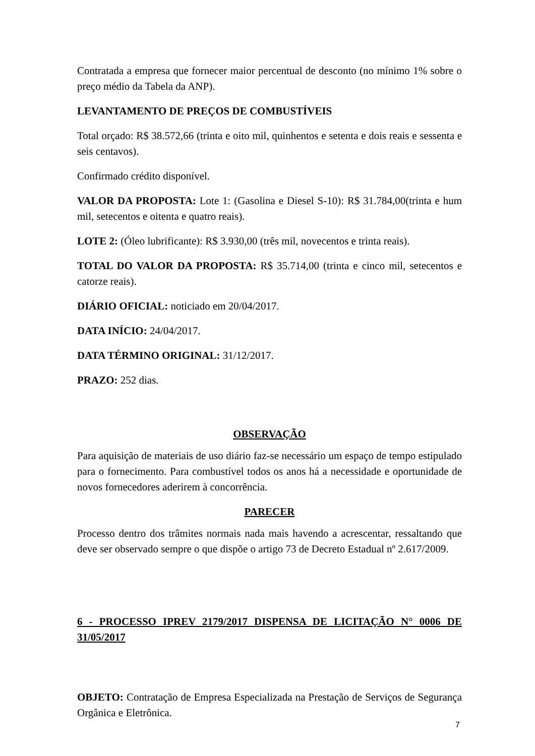Contratada a empresa que fornecer maior percentual de desconto (no mínimo 1% sobre o preço médio da Tabela da ANP).
LEVANTAMENTO DE PREÇOS DE COMBUSTÍVEIS
Total orçado: R$ 38.572,66 (trinta e oito mil, quinhentos e setenta e dois reais e sessenta e seis centavos).
Confirmado crédito disponível.
VALOR DA PROPOSTA: Lote 1: (Gasolina e Diesel S-10): R$ 31.784,00(trinta e hum mil, setecentos e oitenta e quatro reais).
LOTE 2: (Óleo lubrificante): R$ 3.930,00 (três mil, novecentos e trinta reais).
TOTAL DO VALOR DA PROPOSTA: R$ 35.714,00 (trinta e cinco mil, setecentos e catorze reais).
DIÁRIO OFICIAL: noticiado em 20/04/2017.
DATA INÍCIO: 24/04/2017.
DATA TÉRMINO ORIGINAL: 31/12/2017.
PRAZO: 252 dias.
OBSERVAÇÃO
Para aquisição de materiais de uso diário faz-se necessário um espaço de tempo estipulado para o fornecimento. Para combustível todos os anos há a necessidade e oportunidade de novos fornecedores aderirem à concorrência.
PARECER
Processo dentro dos trâmites normais nada mais havendo a acrescentar, ressaltando que deve ser observado sempre o que dispõe o artigo 73 de Decreto Estadual nº 2.617/2009.
6 - PROCESSO IPREV 2179/2017 DISPENSA DE LICITAÇÃO N° 0006 DE 31/05/2017
OBJETO: Contratação de Empresa Especializada na Prestação de Serviços de Segurança Orgânica e Eletrônica.
7